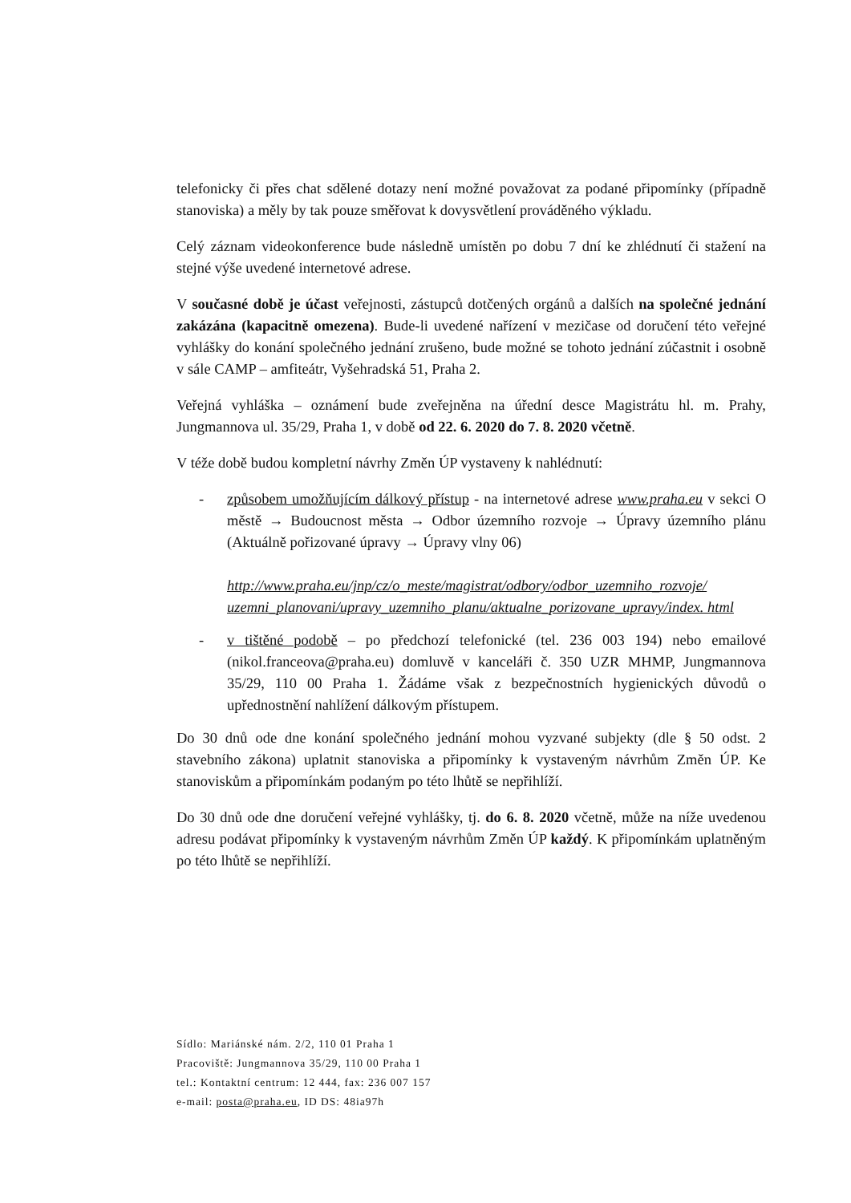telefonicky či přes chat sdělené dotazy není možné považovat za podané připomínky (případně stanoviska) a měly by tak pouze směřovat k dovysvětlení prováděného výkladu.
Celý záznam videokonference bude následně umístěn po dobu 7 dní ke zhlédnutí či stažení na stejné výše uvedené internetové adrese.
V současné době je účast veřejnosti, zástupců dotčených orgánů a dalších na společné jednání zakázána (kapacitně omezena). Bude-li uvedené nařízení v mezičase od doručení této veřejné vyhlášky do konání společného jednání zrušeno, bude možné se tohoto jednání zúčastnit i osobně v sále CAMP – amfiteátr, Vyšehradská 51, Praha 2.
Veřejná vyhláška – oznámení bude zveřejněna na úřední desce Magistrátu hl. m. Prahy, Jungmannova ul. 35/29, Praha 1, v době od 22. 6. 2020 do 7. 8. 2020 včetně.
V téže době budou kompletní návrhy Změn ÚP vystaveny k nahlédnutí:
- způsobem umožňujícím dálkový přístup - na internetové adrese www.praha.eu v sekci O městě → Budoucnost města → Odbor územního rozvoje → Úpravy územního plánu (Aktuálně pořizované úpravy → Úpravy vlny 06)
http://www.praha.eu/jnp/cz/o_meste/magistrat/odbory/odbor_uzemniho_rozvoje/ uzemni_planovani/upravy_uzemniho_planu/aktualne_porizovane_upravy/index. html
- v tištěné podobě – po předchozí telefonické (tel. 236 003 194) nebo emailové (nikol.franceova@praha.eu) domluvě v kanceláři č. 350 UZR MHMP, Jungmannova 35/29, 110 00 Praha 1. Žádáme však z bezpečnostních hygienických důvodů o upřednostnění nahlížení dálkovým přístupem.
Do 30 dnů ode dne konání společného jednání mohou vyzvané subjekty (dle § 50 odst. 2 stavebního zákona) uplatnit stanoviska a připomínky k vystaveným návrhům Změn ÚP. Ke stanoviskům a připomínkám podaným po této lhůtě se nepřihlíží.
Do 30 dnů ode dne doručení veřejné vyhlášky, tj. do 6. 8. 2020 včetně, může na níže uvedenou adresu podávat připomínky k vystaveným návrhům Změn ÚP každý. K připomínkám uplatněným po této lhůtě se nepřihlíží.
Sídlo: Mariánské nám. 2/2, 110 01 Praha 1
Pracoviště: Jungmannova 35/29, 110 00 Praha 1
tel.: Kontaktní centrum: 12 444, fax: 236 007 157
e-mail: posta@praha.eu, ID DS: 48ia97h